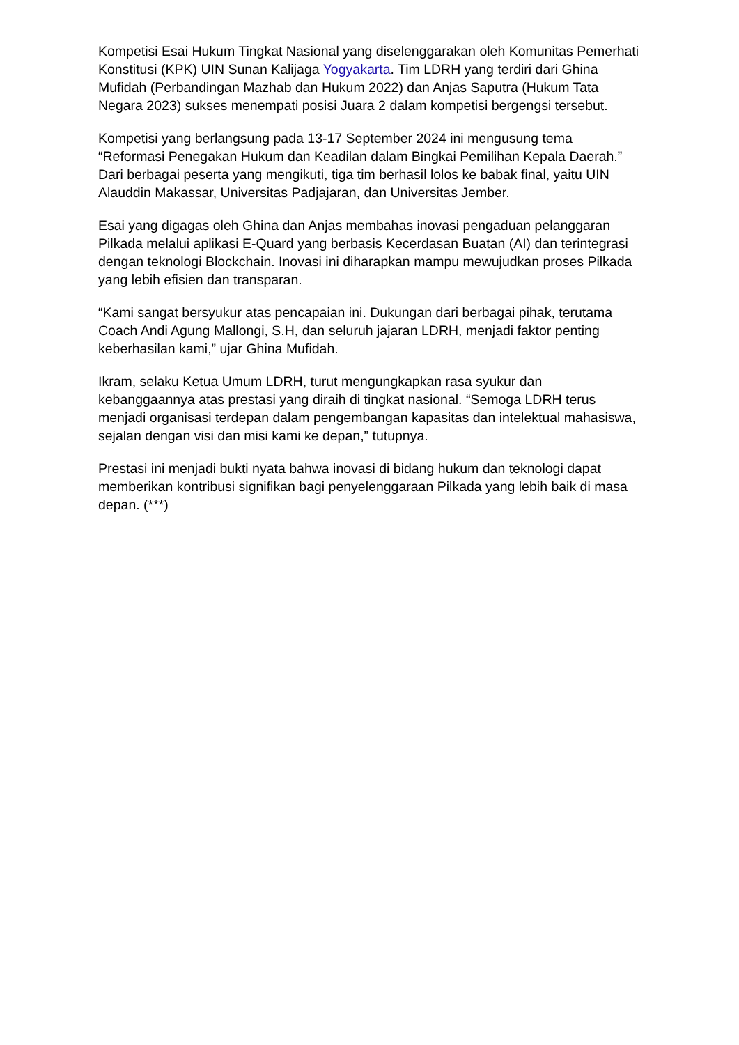Kompetisi Esai Hukum Tingkat Nasional yang diselenggarakan oleh Komunitas Pemerhati Konstitusi (KPK) UIN Sunan Kalijaga Yogyakarta. Tim LDRH yang terdiri dari Ghina Mufidah (Perbandingan Mazhab dan Hukum 2022) dan Anjas Saputra (Hukum Tata Negara 2023) sukses menempati posisi Juara 2 dalam kompetisi bergengsi tersebut.
Kompetisi yang berlangsung pada 13-17 September 2024 ini mengusung tema “Reformasi Penegakan Hukum dan Keadilan dalam Bingkai Pemilihan Kepala Daerah.” Dari berbagai peserta yang mengikuti, tiga tim berhasil lolos ke babak final, yaitu UIN Alauddin Makassar, Universitas Padjajaran, dan Universitas Jember.
Esai yang digagas oleh Ghina dan Anjas membahas inovasi pengaduan pelanggaran Pilkada melalui aplikasi E-Quard yang berbasis Kecerdasan Buatan (AI) dan terintegrasi dengan teknologi Blockchain. Inovasi ini diharapkan mampu mewujudkan proses Pilkada yang lebih efisien dan transparan.
“Kami sangat bersyukur atas pencapaian ini. Dukungan dari berbagai pihak, terutama Coach Andi Agung Mallongi, S.H, dan seluruh jajaran LDRH, menjadi faktor penting keberhasilan kami,” ujar Ghina Mufidah.
Ikram, selaku Ketua Umum LDRH, turut mengungkapkan rasa syukur dan kebanggaannya atas prestasi yang diraih di tingkat nasional. “Semoga LDRH terus menjadi organisasi terdepan dalam pengembangan kapasitas dan intelektual mahasiswa, sejalan dengan visi dan misi kami ke depan,” tutupnya.
Prestasi ini menjadi bukti nyata bahwa inovasi di bidang hukum dan teknologi dapat memberikan kontribusi signifikan bagi penyelenggaraan Pilkada yang lebih baik di masa depan. (***)